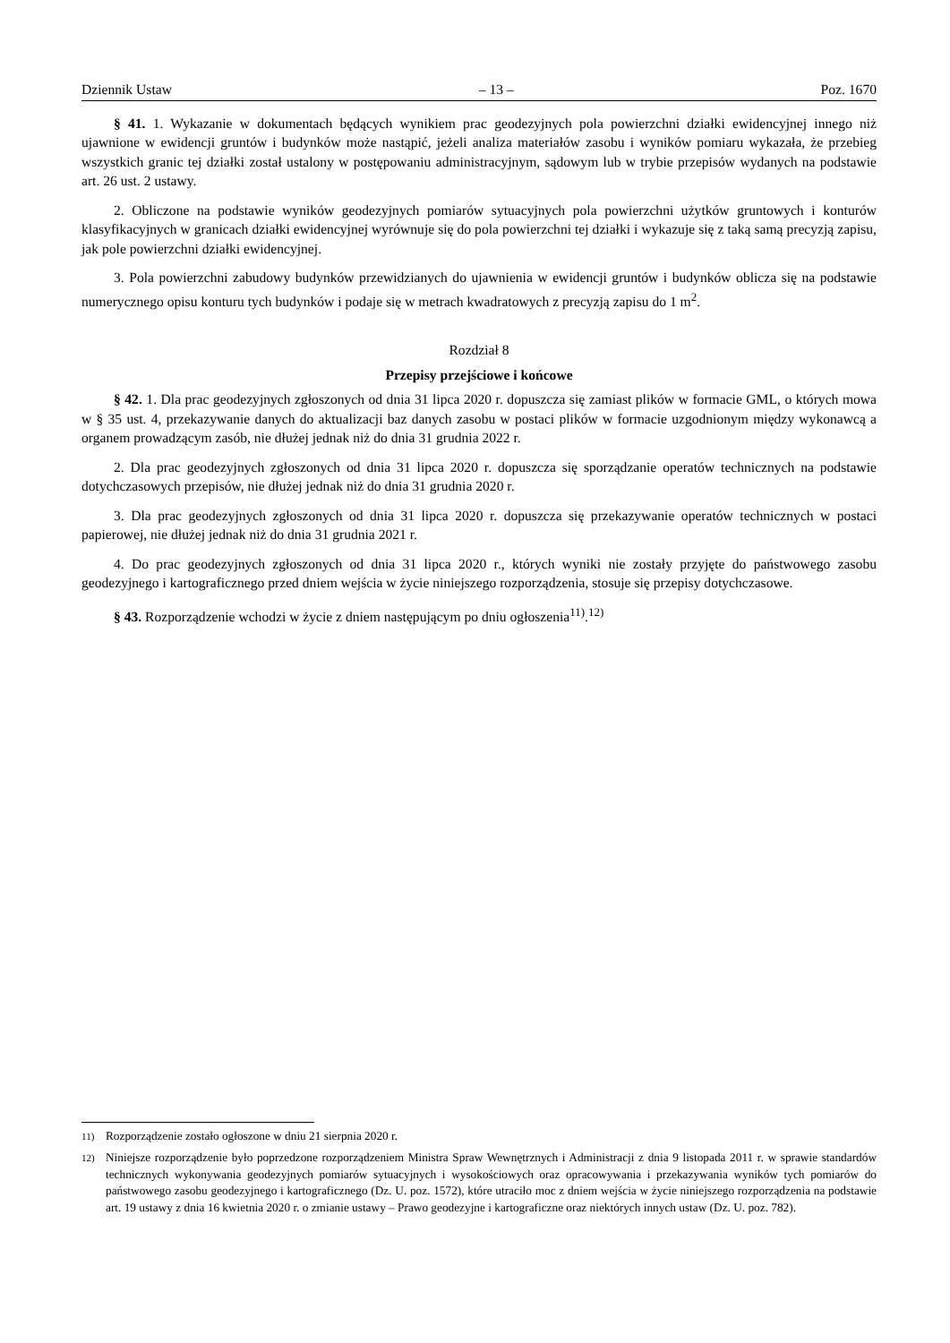Dziennik Ustaw – 13 – Poz. 1670
§ 41. 1. Wykazanie w dokumentach będących wynikiem prac geodezyjnych pola powierzchni działki ewidencyjnej innego niż ujawnione w ewidencji gruntów i budynków może nastąpić, jeżeli analiza materiałów zasobu i wyników pomiaru wykazała, że przebieg wszystkich granic tej działki został ustalony w postępowaniu administracyjnym, sądowym lub w trybie przepisów wydanych na podstawie art. 26 ust. 2 ustawy.
2. Obliczone na podstawie wyników geodezyjnych pomiarów sytuacyjnych pola powierzchni użytków gruntowych i konturów klasyfikacyjnych w granicach działki ewidencyjnej wyrównuje się do pola powierzchni tej działki i wykazuje się z taką samą precyzją zapisu, jak pole powierzchni działki ewidencyjnej.
3. Pola powierzchni zabudowy budynków przewidzianych do ujawnienia w ewidencji gruntów i budynków oblicza się na podstawie numerycznego opisu konturu tych budynków i podaje się w metrach kwadratowych z precyzją zapisu do 1 m<sup>2</sup>.
Rozdział 8
Przepisy przejściowe i końcowe
§ 42. 1. Dla prac geodezyjnych zgłoszonych od dnia 31 lipca 2020 r. dopuszcza się zamiast plików w formacie GML, o których mowa w § 35 ust. 4, przekazywanie danych do aktualizacji baz danych zasobu w postaci plików w formacie uzgodnionym między wykonawcą a organem prowadzącym zasób, nie dłużej jednak niż do dnia 31 grudnia 2022 r.
2. Dla prac geodezyjnych zgłoszonych od dnia 31 lipca 2020 r. dopuszcza się sporządzanie operatów technicznych na podstawie dotychczasowych przepisów, nie dłużej jednak niż do dnia 31 grudnia 2020 r.
3. Dla prac geodezyjnych zgłoszonych od dnia 31 lipca 2020 r. dopuszcza się przekazywanie operatów technicznych w postaci papierowej, nie dłużej jednak niż do dnia 31 grudnia 2021 r.
4. Do prac geodezyjnych zgłoszonych od dnia 31 lipca 2020 r., których wyniki nie zostały przyjęte do państwowego zasobu geodezyjnego i kartograficznego przed dniem wejścia w życie niniejszego rozporządzenia, stosuje się przepisy dotychczasowe.
§ 43. Rozporządzenie wchodzi w życie z dniem następującym po dniu ogłoszenia<sup>11)</sup>.<sup>12)</sup>
<sup>11)</sup> Rozporządzenie zostało ogłoszone w dniu 21 sierpnia 2020 r.
<sup>12)</sup> Niniejsze rozporządzenie było poprzedzone rozporządzeniem Ministra Spraw Wewnętrznych i Administracji z dnia 9 listopada 2011 r. w sprawie standardów technicznych wykonywania geodezyjnych pomiarów sytuacyjnych i wysokościowych oraz opracowywania i przekazywania wyników tych pomiarów do państwowego zasobu geodezyjnego i kartograficznego (Dz. U. poz. 1572), które utraciło moc z dniem wejścia w życie niniejszego rozporządzenia na podstawie art. 19 ustawy z dnia 16 kwietnia 2020 r. o zmianie ustawy – Prawo geodezyjne i kartograficzne oraz niektórych innych ustaw (Dz. U. poz. 782).